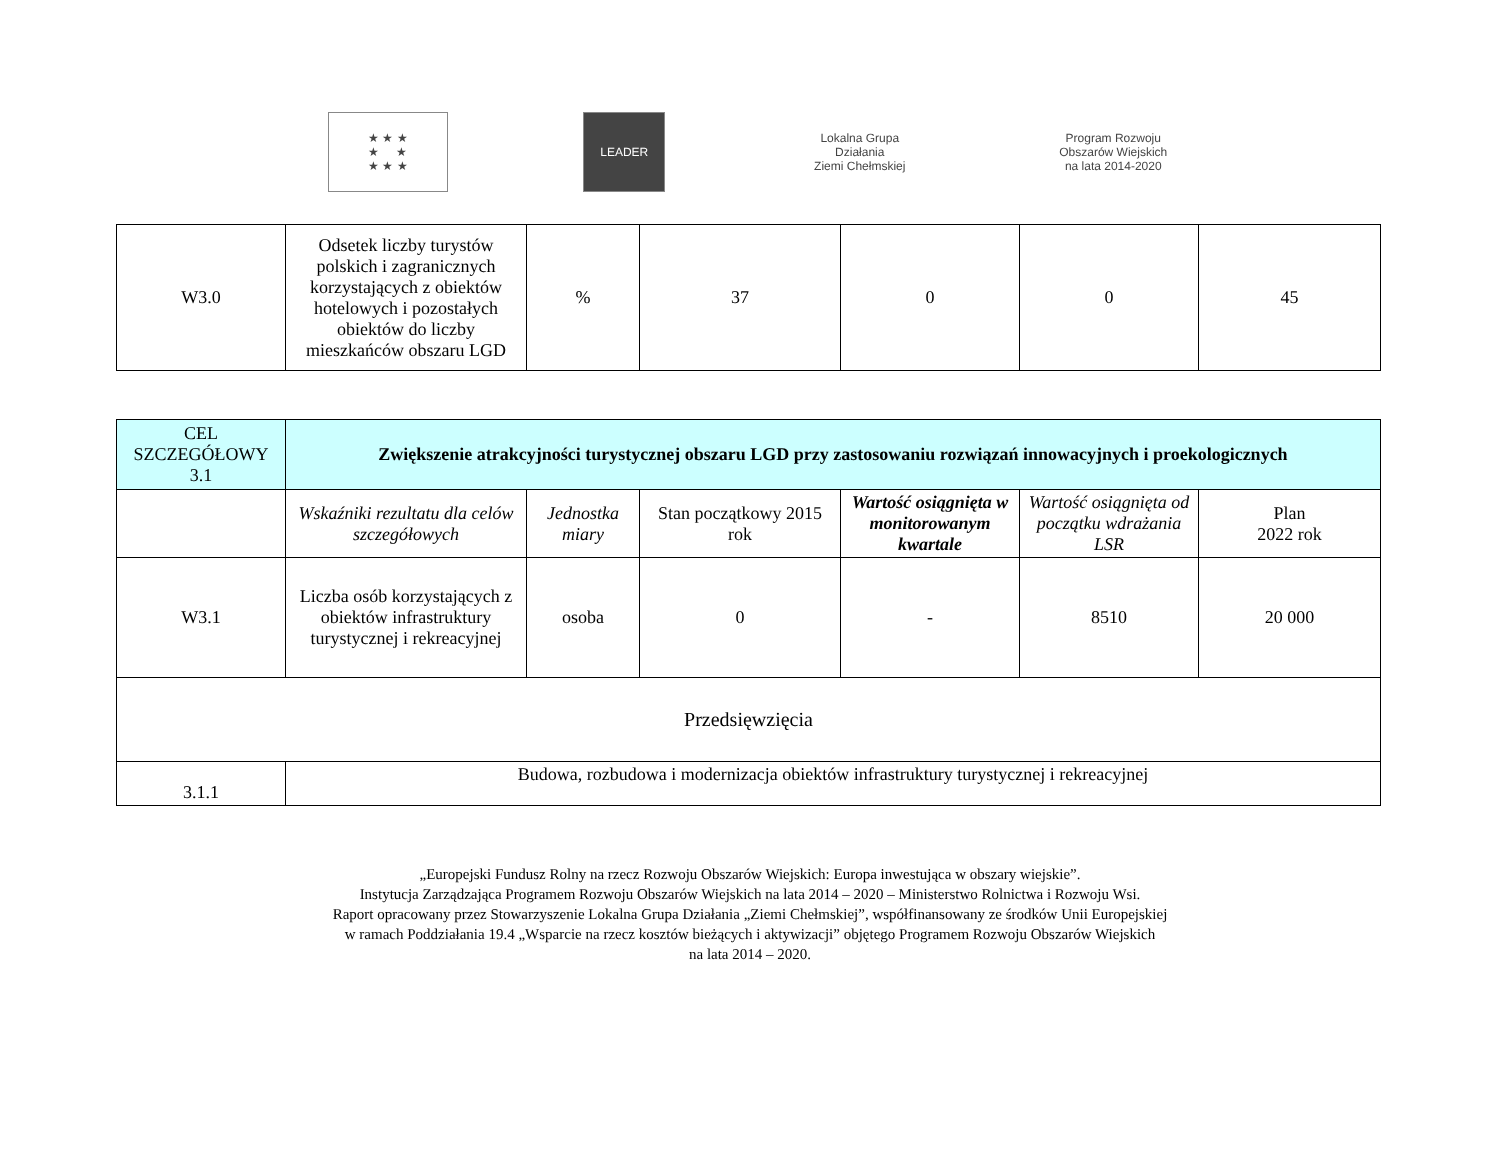★ ★ ★
★ ★
★ ★ ★
LEADER
Lokalna Grupa Działania
Ziemi Chełmskiej
Program Rozwoju Obszarów Wiejskich
na lata 2014-2020
| W3.0 | Odsetek liczby turystów polskich i zagranicznych korzystających z obiektów hotelowych i pozostałych obiektów do liczby mieszkańców obszaru LGD | % | 37 | 0 | 0 | 45 |
| CEL SZCZEGÓŁOWY 3.1 | Zwiększenie atrakcyjności turystycznej obszaru LGD przy zastosowaniu rozwiązań innowacyjnych i proekologicznych | | | | | |
| | Wskaźniki rezultatu dla celów szczegółowych | Jednostka miary | Stan początkowy 2015 rok | Wartość osiągnięta w monitorowanym kwartale | Wartość osiągnięta od początku wdrażania LSR | Plan 2022 rok |
| W3.1 | Liczba osób korzystających z obiektów infrastruktury turystycznej i rekreacyjnej | osoba | 0 | - | 8510 | 20 000 |
| Przedsięwzięcia | | | | | | |
| 3.1.1 | Budowa, rozbudowa i modernizacja obiektów infrastruktury turystycznej i rekreacyjnej | | | | | |
„Europejski Fundusz Rolny na rzecz Rozwoju Obszarów Wiejskich: Europa inwestująca w obszary wiejskie”.
Instytucja Zarządzająca Programem Rozwoju Obszarów Wiejskich na lata 2014 – 2020 – Ministerstwo Rolnictwa i Rozwoju Wsi.
Raport opracowany przez Stowarzyszenie Lokalna Grupa Działania „Ziemi Chełmskiej”, współfinansowany ze środków Unii Europejskiej
w ramach Poddziałania 19.4 „Wsparcie na rzecz kosztów bieżących i aktywizacji” objętego Programem Rozwoju Obszarów Wiejskich
na lata 2014 – 2020.